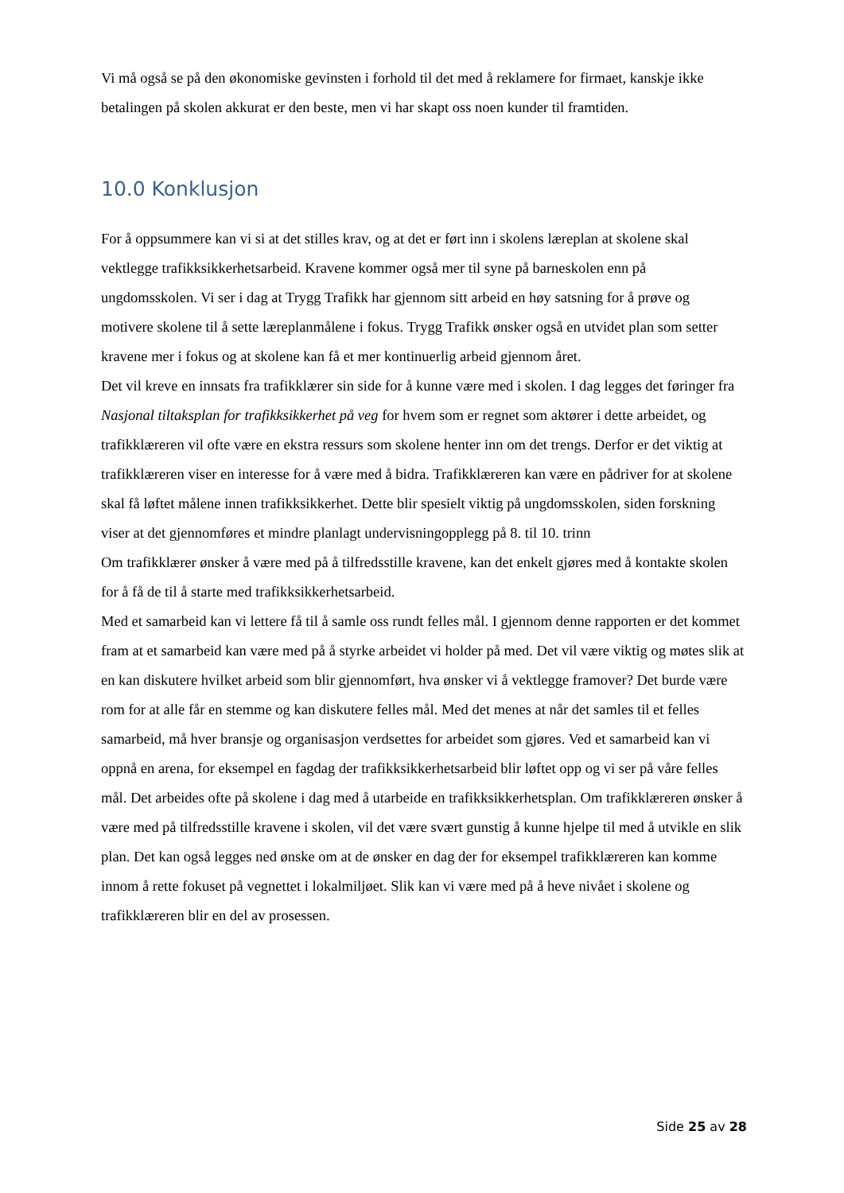Vi må også se på den økonomiske gevinsten i forhold til det med å reklamere for firmaet, kanskje ikke betalingen på skolen akkurat er den beste, men vi har skapt oss noen kunder til framtiden.
10.0 Konklusjon
For å oppsummere kan vi si at det stilles krav, og at det er ført inn i skolens læreplan at skolene skal vektlegge trafikksikkerhetsarbeid. Kravene kommer også mer til syne på barneskolen enn på ungdomsskolen. Vi ser i dag at Trygg Trafikk har gjennom sitt arbeid en høy satsning for å prøve og motivere skolene til å sette læreplanmålene i fokus. Trygg Trafikk ønsker også en utvidet plan som setter kravene mer i fokus og at skolene kan få et mer kontinuerlig arbeid gjennom året.
Det vil kreve en innsats fra trafikklærer sin side for å kunne være med i skolen. I dag legges det føringer fra Nasjonal tiltaksplan for trafikksikkerhet på veg for hvem som er regnet som aktører i dette arbeidet, og trafikklæreren vil ofte være en ekstra ressurs som skolene henter inn om det trengs. Derfor er det viktig at trafikklæreren viser en interesse for å være med å bidra. Trafikklæreren kan være en pådriver for at skolene skal få løftet målene innen trafikksikkerhet. Dette blir spesielt viktig på ungdomsskolen, siden forskning viser at det gjennomføres et mindre planlagt undervisningopplegg på 8. til 10. trinn
Om trafikklærer ønsker å være med på å tilfredsstille kravene, kan det enkelt gjøres med å kontakte skolen for å få de til å starte med trafikksikkerhetsarbeid.
Med et samarbeid kan vi lettere få til å samle oss rundt felles mål. I gjennom denne rapporten er det kommet fram at et samarbeid kan være med på å styrke arbeidet vi holder på med. Det vil være viktig og møtes slik at en kan diskutere hvilket arbeid som blir gjennomført, hva ønsker vi å vektlegge framover? Det burde være rom for at alle får en stemme og kan diskutere felles mål. Med det menes at når det samles til et felles samarbeid, må hver bransje og organisasjon verdsettes for arbeidet som gjøres. Ved et samarbeid kan vi oppnå en arena, for eksempel en fagdag der trafikksikkerhetsarbeid blir løftet opp og vi ser på våre felles mål. Det arbeides ofte på skolene i dag med å utarbeide en trafikksikkerhetsplan. Om trafikklæreren ønsker å være med på tilfredsstille kravene i skolen, vil det være svært gunstig å kunne hjelpe til med å utvikle en slik plan. Det kan også legges ned ønske om at de ønsker en dag der for eksempel trafikklæreren kan komme innom å rette fokuset på vegnettet i lokalmiljøet. Slik kan vi være med på å heve nivået i skolene og trafikklæreren blir en del av prosessen.
Side 25 av 28